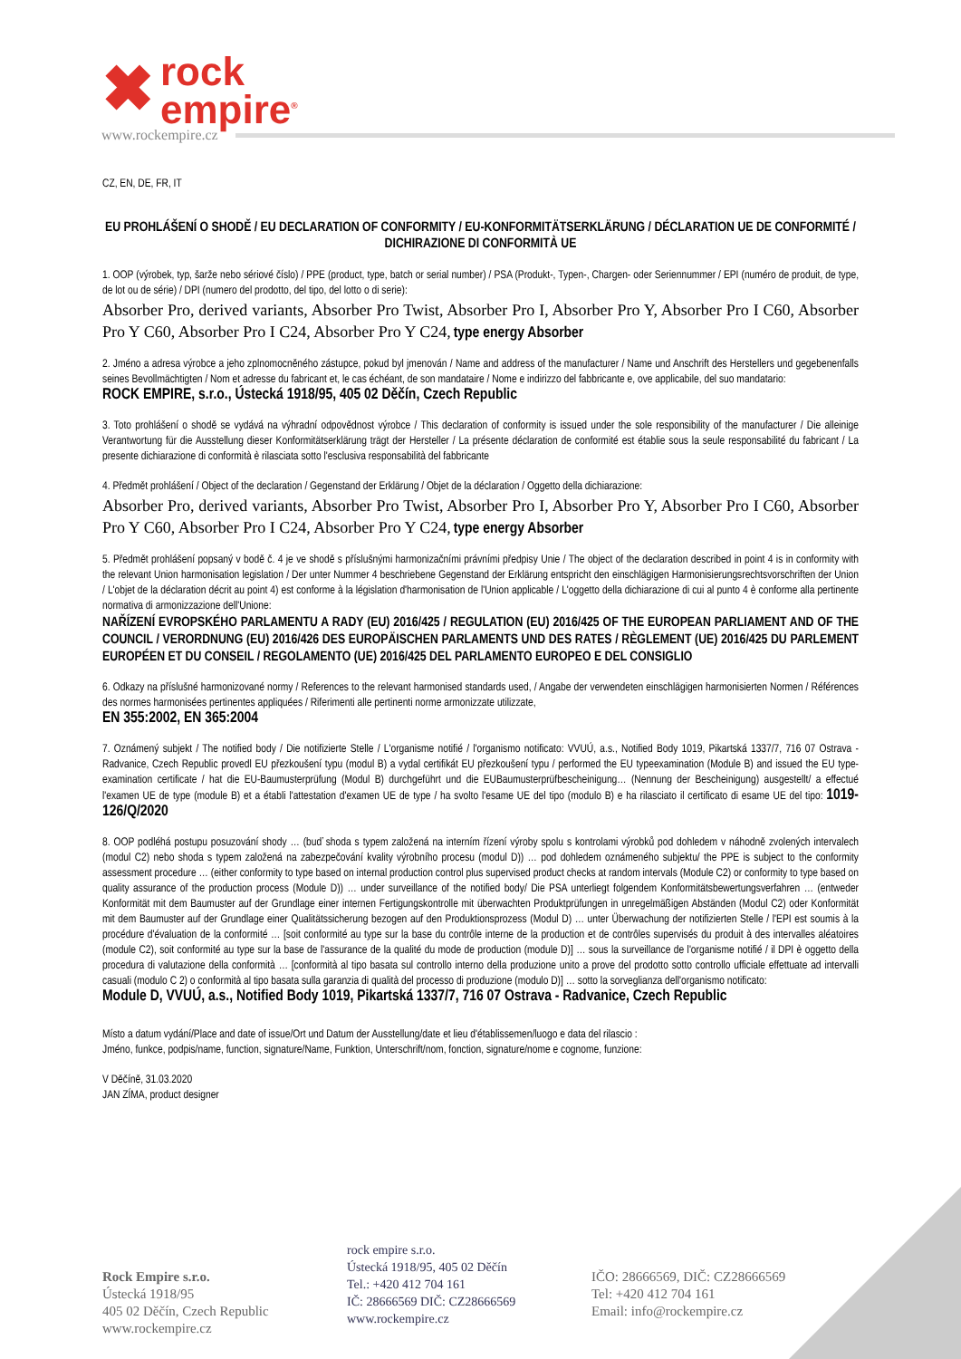✖ rock
empire<sup>®</sup>
www.rockempire.cz
CZ, EN, DE, FR, IT
EU PROHLÁŠENÍ O SHODĚ / EU DECLARATION OF CONFORMITY / EU-KONFORMITÄTSERKLÄRUNG / DÉCLARATION UE DE CONFORMITÉ / DICHIRAZIONE DI CONFORMITÀ UE
1. OOP (výrobek, typ, šarže nebo sériové číslo) / PPE (product, type, batch or serial number) / PSA (Produkt-, Typen-, Chargen- oder Seriennummer / EPI (numéro de produit, de type, de lot ou de série) / DPI (numero del prodotto, del tipo, del lotto o di serie):
Absorber Pro, derived variants, Absorber Pro Twist, Absorber Pro I, Absorber Pro Y, Absorber Pro I C60, Absorber Pro Y C60, Absorber Pro I C24, Absorber Pro Y C24, type energy Absorber
2. Jméno a adresa výrobce a jeho zplnomocněného zástupce, pokud byl jmenován / Name and address of the manufacturer / Name und Anschrift des Herstellers und gegebenenfalls seines Bevollmächtigten / Nom et adresse du fabricant et, le cas échéant, de son mandataire / Nome e indirizzo del fabbricante e, ove applicabile, del suo mandatario:
ROCK EMPIRE, s.r.o., Ústecká 1918/95, 405 02 Děčín, Czech Republic
3. Toto prohlášení o shodě se vydává na výhradní odpovědnost výrobce / This declaration of conformity is issued under the sole responsibility of the manufacturer / Die alleinige Verantwortung für die Ausstellung dieser Konformitätserklärung trägt der Hersteller / La présente déclaration de conformité est établie sous la seule responsabilité du fabricant / La presente dichiarazione di conformità è rilasciata sotto l'esclusiva responsabilità del fabbricante
4. Předmět prohlášení / Object of the declaration / Gegenstand der Erklärung / Objet de la déclaration / Oggetto della dichiarazione:
Absorber Pro, derived variants, Absorber Pro Twist, Absorber Pro I, Absorber Pro Y, Absorber Pro I C60, Absorber Pro Y C60, Absorber Pro I C24, Absorber Pro Y C24, type energy Absorber
5. Předmět prohlášení popsaný v bodě č. 4 je ve shodě s příslušnými harmonizačními právními předpisy Unie / The object of the declaration described in point 4 is in conformity with the relevant Union harmonisation legislation / Der unter Nummer 4 beschriebene Gegenstand der Erklärung entspricht den einschlägigen Harmonisierungsrechtsvorschriften der Union / L'objet de la déclaration décrit au point 4) est conforme à la législation d'harmonisation de l'Union applicable / L'oggetto della dichiarazione di cui al punto 4 è conforme alla pertinente normativa di armonizzazione dell'Unione:
NAŘÍZENÍ EVROPSKÉHO PARLAMENTU A RADY (EU) 2016/425 / REGULATION (EU) 2016/425 OF THE EUROPEAN PARLIAMENT AND OF THE COUNCIL / VERORDNUNG (EU) 2016/426 DES EUROPÄISCHEN PARLAMENTS UND DES RATES / RÈGLEMENT (UE) 2016/425 DU PARLEMENT EUROPÉEN ET DU CONSEIL / REGOLAMENTO (UE) 2016/425 DEL PARLAMENTO EUROPEO E DEL CONSIGLIO
6. Odkazy na příslušné harmonizované normy / References to the relevant harmonised standards used, / Angabe der verwendeten einschlägigen harmonisierten Normen / Références des normes harmonisées pertinentes appliquées / Riferimenti alle pertinenti norme armonizzate utilizzate,
EN 355:2002, EN 365:2004
7. Oznámený subjekt / The notified body / Die notifizierte Stelle / L'organisme notifié / l'organismo notificato: VVUÚ, a.s., Notified Body 1019, Pikartská 1337/7, 716 07 Ostrava - Radvanice, Czech Republic provedl EU přezkoušení typu (modul B) a vydal certifikát EU přezkoušení typu / performed the EU typeexamination (Module B) and issued the EU type-examination certificate / hat die EU-Baumusterprüfung (Modul B) durchgeführt und die EUBaumusterprüfbescheinigung… (Nennung der Bescheinigung) ausgestellt/ a effectué l'examen UE de type (module B) et a établi l'attestation d'examen UE de type / ha svolto l'esame UE del tipo (modulo B) e ha rilasciato il certificato di esame UE del tipo: 1019-126/Q/2020
8. OOP podléhá postupu posuzování shody … (buď shoda s typem založená na interním řízení výroby spolu s kontrolami výrobků pod dohledem v náhodně zvolených intervalech (modul C2) nebo shoda s typem založená na zabezpečování kvality výrobního procesu (modul D)) … pod dohledem oznámeného subjektu/ the PPE is subject to the conformity assessment procedure … (either conformity to type based on internal production control plus supervised product checks at random intervals (Module C2) or conformity to type based on quality assurance of the production process (Module D)) … under surveillance of the notified body/ Die PSA unterliegt folgendem Konformitätsbewertungsverfahren … (entweder Konformität mit dem Baumuster auf der Grundlage einer internen Fertigungskontrolle mit überwachten Produktprüfungen in unregelmäßigen Abständen (Modul C2) oder Konformität mit dem Baumuster auf der Grundlage einer Qualitätssicherung bezogen auf den Produktionsprozess (Modul D) … unter Überwachung der notifizierten Stelle / l'EPI est soumis à la procédure d'évaluation de la conformité … [soit conformité au type sur la base du contrôle interne de la production et de contrôles supervisés du produit à des intervalles aléatoires (module C2), soit conformité au type sur la base de l'assurance de la qualité du mode de production (module D)] … sous la surveillance de l'organisme notifié / il DPI è oggetto della procedura di valutazione della conformità … [conformità al tipo basata sul controllo interno della produzione unito a prove del prodotto sotto controllo ufficiale effettuate ad intervalli casuali (modulo C 2) o conformità al tipo basata sulla garanzia di qualità del processo di produzione (modulo D)] … sotto la sorveglianza dell'organismo notificato:
Module D, VVUÚ, a.s., Notified Body 1019, Pikartská 1337/7, 716 07 Ostrava - Radvanice, Czech Republic
Místo a datum vydání/Place and date of issue/Ort und Datum der Ausstellung/date et lieu d'établissemen/luogo e data del rilascio :
Jméno, funkce, podpis/name, function, signature/Name, Funktion, Unterschrift/nom, fonction, signature/nome e cognome, funzione:
V Děčíně, 31.03.2020
JAN ZÍMA, product designer
Rock Empire s.r.o.
Ústecká 1918/95
405 02 Děčín, Czech Republic
www.rockempire.cz
rock empire s.r.o.
Ústecká 1918/95, 405 02 Děčín
Tel.: +420 412 704 161
IČ: 28666569 DIČ: CZ28666569
www.rockempire.cz
IČO: 28666569, DIČ: CZ28666569
Tel: +420 412 704 161
Email: info@rockempire.cz